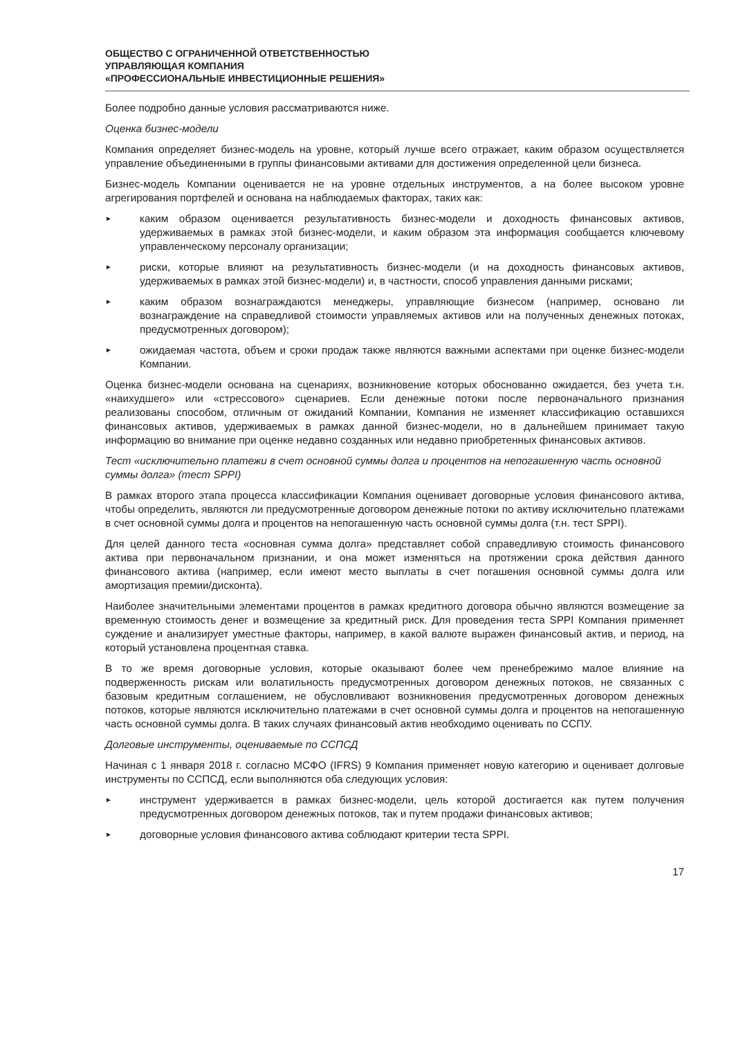ОБЩЕСТВО С ОГРАНИЧЕННОЙ ОТВЕТСТВЕННОСТЬЮ
УПРАВЛЯЮЩАЯ КОМПАНИЯ
«ПРОФЕССИОНАЛЬНЫЕ ИНВЕСТИЦИОННЫЕ РЕШЕНИЯ»
Более подробно данные условия рассматриваются ниже.
Оценка бизнес-модели
Компания определяет бизнес-модель на уровне, который лучше всего отражает, каким образом осуществляется управление объединенными в группы финансовыми активами для достижения определенной цели бизнеса.
Бизнес-модель Компании оценивается не на уровне отдельных инструментов, а на более высоком уровне агрегирования портфелей и основана на наблюдаемых факторах, таких как:
►
каким образом оценивается результативность бизнес-модели и доходность финансовых активов, удерживаемых в рамках этой бизнес-модели, и каким образом эта информация сообщается ключевому управленческому персоналу организации;
►
риски, которые влияют на результативность бизнес-модели (и на доходность финансовых активов, удерживаемых в рамках этой бизнес-модели) и, в частности, способ управления данными рисками;
►
каким образом вознаграждаются менеджеры, управляющие бизнесом (например, основано ли вознаграждение на справедливой стоимости управляемых активов или на полученных денежных потоках, предусмотренных договором);
►
ожидаемая частота, объем и сроки продаж также являются важными аспектами при оценке бизнес-модели Компании.
Оценка бизнес-модели основана на сценариях, возникновение которых обоснованно ожидается, без учета т.н. «наихудшего» или «стрессового» сценариев. Если денежные потоки после первоначального признания реализованы способом, отличным от ожиданий Компании, Компания не изменяет классификацию оставшихся финансовых активов, удерживаемых в рамках данной бизнес-модели, но в дальнейшем принимает такую информацию во внимание при оценке недавно созданных или недавно приобретенных финансовых активов.
Тест «исключительно платежи в счет основной суммы долга и процентов на непогашенную часть основной суммы долга» (тест SPPI)
В рамках второго этапа процесса классификации Компания оценивает договорные условия финансового актива, чтобы определить, являются ли предусмотренные договором денежные потоки по активу исключительно платежами в счет основной суммы долга и процентов на непогашенную часть основной суммы долга (т.н. тест SPPI).
Для целей данного теста «основная сумма долга» представляет собой справедливую стоимость финансового актива при первоначальном признании, и она может изменяться на протяжении срока действия данного финансового актива (например, если имеют место выплаты в счет погашения основной суммы долга или амортизация премии/дисконта).
Наиболее значительными элементами процентов в рамках кредитного договора обычно являются возмещение за временную стоимость денег и возмещение за кредитный риск. Для проведения теста SPPI Компания применяет суждение и анализирует уместные факторы, например, в какой валюте выражен финансовый актив, и период, на который установлена процентная ставка.
В то же время договорные условия, которые оказывают более чем пренебрежимо малое влияние на подверженность рискам или волатильность предусмотренных договором денежных потоков, не связанных с базовым кредитным соглашением, не обусловливают возникновения предусмотренных договором денежных потоков, которые являются исключительно платежами в счет основной суммы долга и процентов на непогашенную часть основной суммы долга. В таких случаях финансовый актив необходимо оценивать по ССПУ.
Долговые инструменты, оцениваемые по ССПСД
Начиная с 1 января 2018 г. согласно МСФО (IFRS) 9 Компания применяет новую категорию и оценивает долговые инструменты по ССПСД, если выполняются оба следующих условия:
►
инструмент удерживается в рамках бизнес-модели, цель которой достигается как путем получения предусмотренных договором денежных потоков, так и путем продажи финансовых активов;
►
договорные условия финансового актива соблюдают критерии теста SPPI.
17